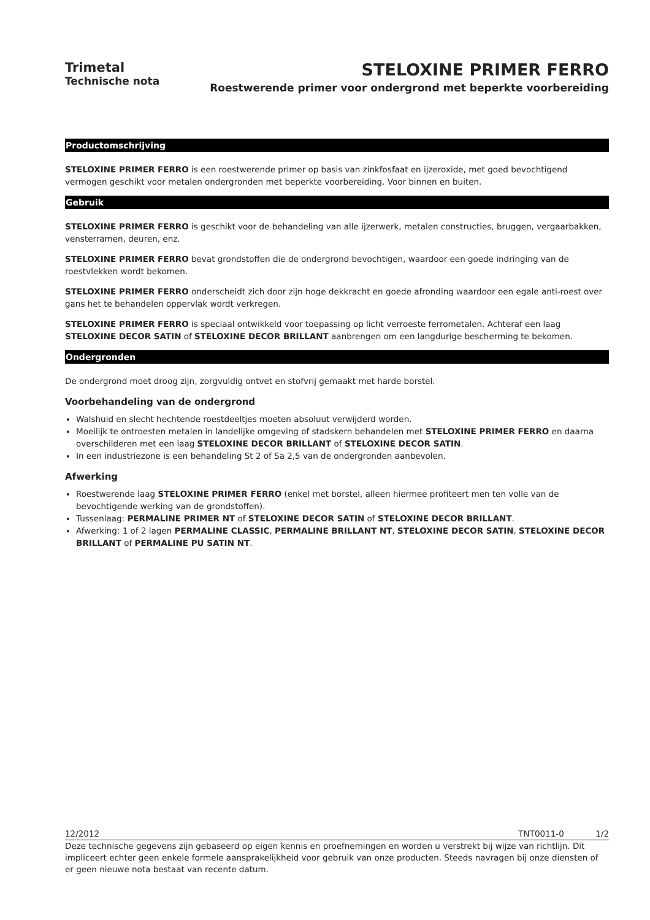Trimetal
Technische nota
STELOXINE PRIMER FERRO
Roestwerende primer voor ondergrond met beperkte voorbereiding
Productomschrijving
STELOXINE PRIMER FERRO is een roestwerende primer op basis van zinkfosfaat en ijzeroxide, met goed bevochtigend vermogen geschikt voor metalen ondergronden met beperkte voorbereiding. Voor binnen en buiten.
Gebruik
STELOXINE PRIMER FERRO is geschikt voor de behandeling van alle ijzerwerk, metalen constructies, bruggen, vergaarbakken, vensterramen, deuren, enz.
STELOXINE PRIMER FERRO bevat grondstoffen die de ondergrond bevochtigen, waardoor een goede indringing van de roestvlekken wordt bekomen.
STELOXINE PRIMER FERRO onderscheidt zich door zijn hoge dekkracht en goede afronding waardoor een egale anti-roest over gans het te behandelen oppervlak wordt verkregen.
STELOXINE PRIMER FERRO is speciaal ontwikkeld voor toepassing op licht verroeste ferrometalen. Achteraf een laag STELOXINE DECOR SATIN of STELOXINE DECOR BRILLANT aanbrengen om een langdurige bescherming te bekomen.
Ondergronden
De ondergrond moet droog zijn, zorgvuldig ontvet en stofvrij gemaakt met harde borstel.
Voorbehandeling van de ondergrond
Walshuid en slecht hechtende roestdeeltjes moeten absoluut verwijderd worden.
Moeilijk te ontroesten metalen in landelijke omgeving of stadskern behandelen met STELOXINE PRIMER FERRO en daarna overschilderen met een laag STELOXINE DECOR BRILLANT of STELOXINE DECOR SATIN.
In een industriezone is een behandeling St 2 of Sa 2,5 van de ondergronden aanbevolen.
Afwerking
Roestwerende laag STELOXINE PRIMER FERRO (enkel met borstel, alleen hiermee profiteert men ten volle van de bevochtigende werking van de grondstoffen).
Tussenlaag: PERMALINE PRIMER NT of STELOXINE DECOR SATIN of STELOXINE DECOR BRILLANT.
Afwerking: 1 of 2 lagen PERMALINE CLASSIC, PERMALINE BRILLANT NT, STELOXINE DECOR SATIN, STELOXINE DECOR BRILLANT of PERMALINE PU SATIN NT.
12/2012 TNT0011-0 1/2
Deze technische gegevens zijn gebaseerd op eigen kennis en proefnemingen en worden u verstrekt bij wijze van richtlijn. Dit impliceert echter geen enkele formele aansprakelijkheid voor gebruik van onze producten. Steeds navragen bij onze diensten of er geen nieuwe nota bestaat van recente datum.